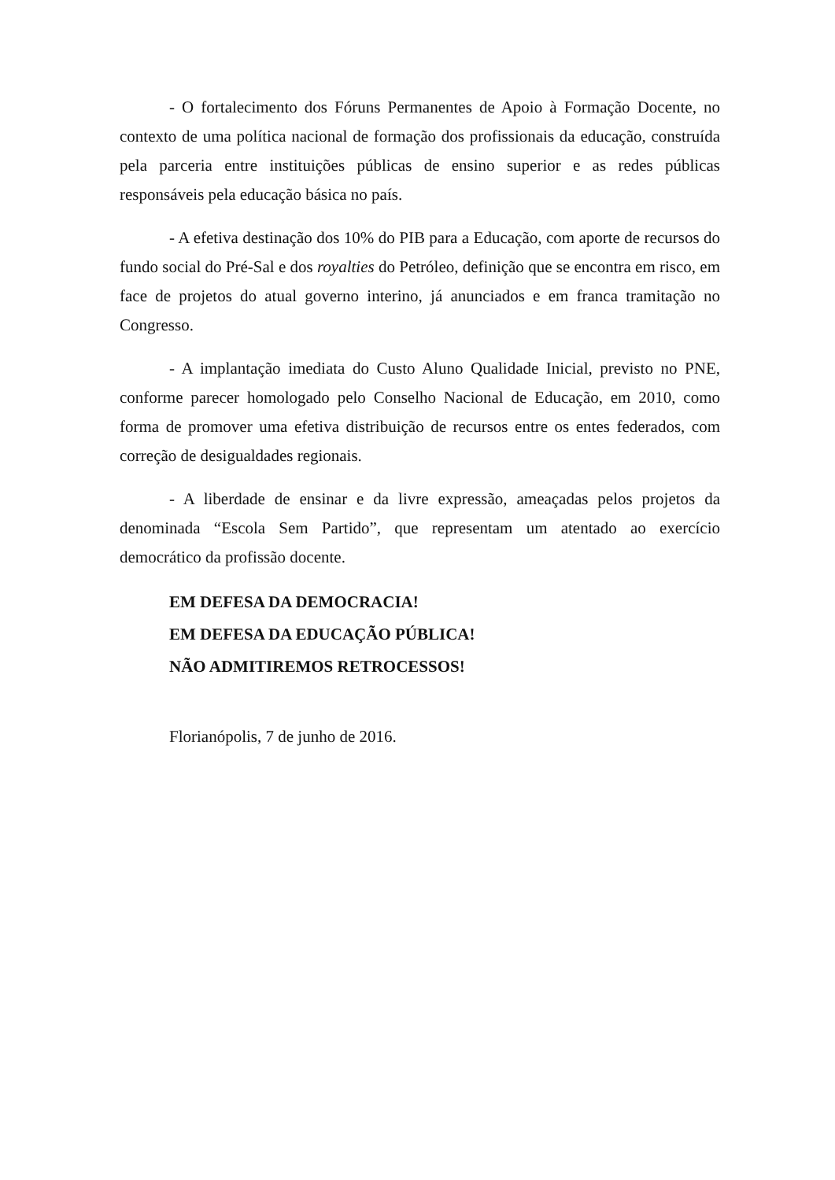- O fortalecimento dos Fóruns Permanentes de Apoio à Formação Docente, no contexto de uma política nacional de formação dos profissionais da educação, construída pela parceria entre instituições públicas de ensino superior e as redes públicas responsáveis pela educação básica no país.
- A efetiva destinação dos 10% do PIB para a Educação, com aporte de recursos do fundo social do Pré-Sal e dos royalties do Petróleo, definição que se encontra em risco, em face de projetos do atual governo interino, já anunciados e em franca tramitação no Congresso.
- A implantação imediata do Custo Aluno Qualidade Inicial, previsto no PNE, conforme parecer homologado pelo Conselho Nacional de Educação, em 2010, como forma de promover uma efetiva distribuição de recursos entre os entes federados, com correção de desigualdades regionais.
- A liberdade de ensinar e da livre expressão, ameaçadas pelos projetos da denominada “Escola Sem Partido”, que representam um atentado ao exercício democrático da profissão docente.
EM DEFESA DA DEMOCRACIA!
EM DEFESA DA EDUCAÇÃO PÚBLICA!
NÃO ADMITIREMOS RETROCESSOS!
Florianópolis, 7 de junho de 2016.